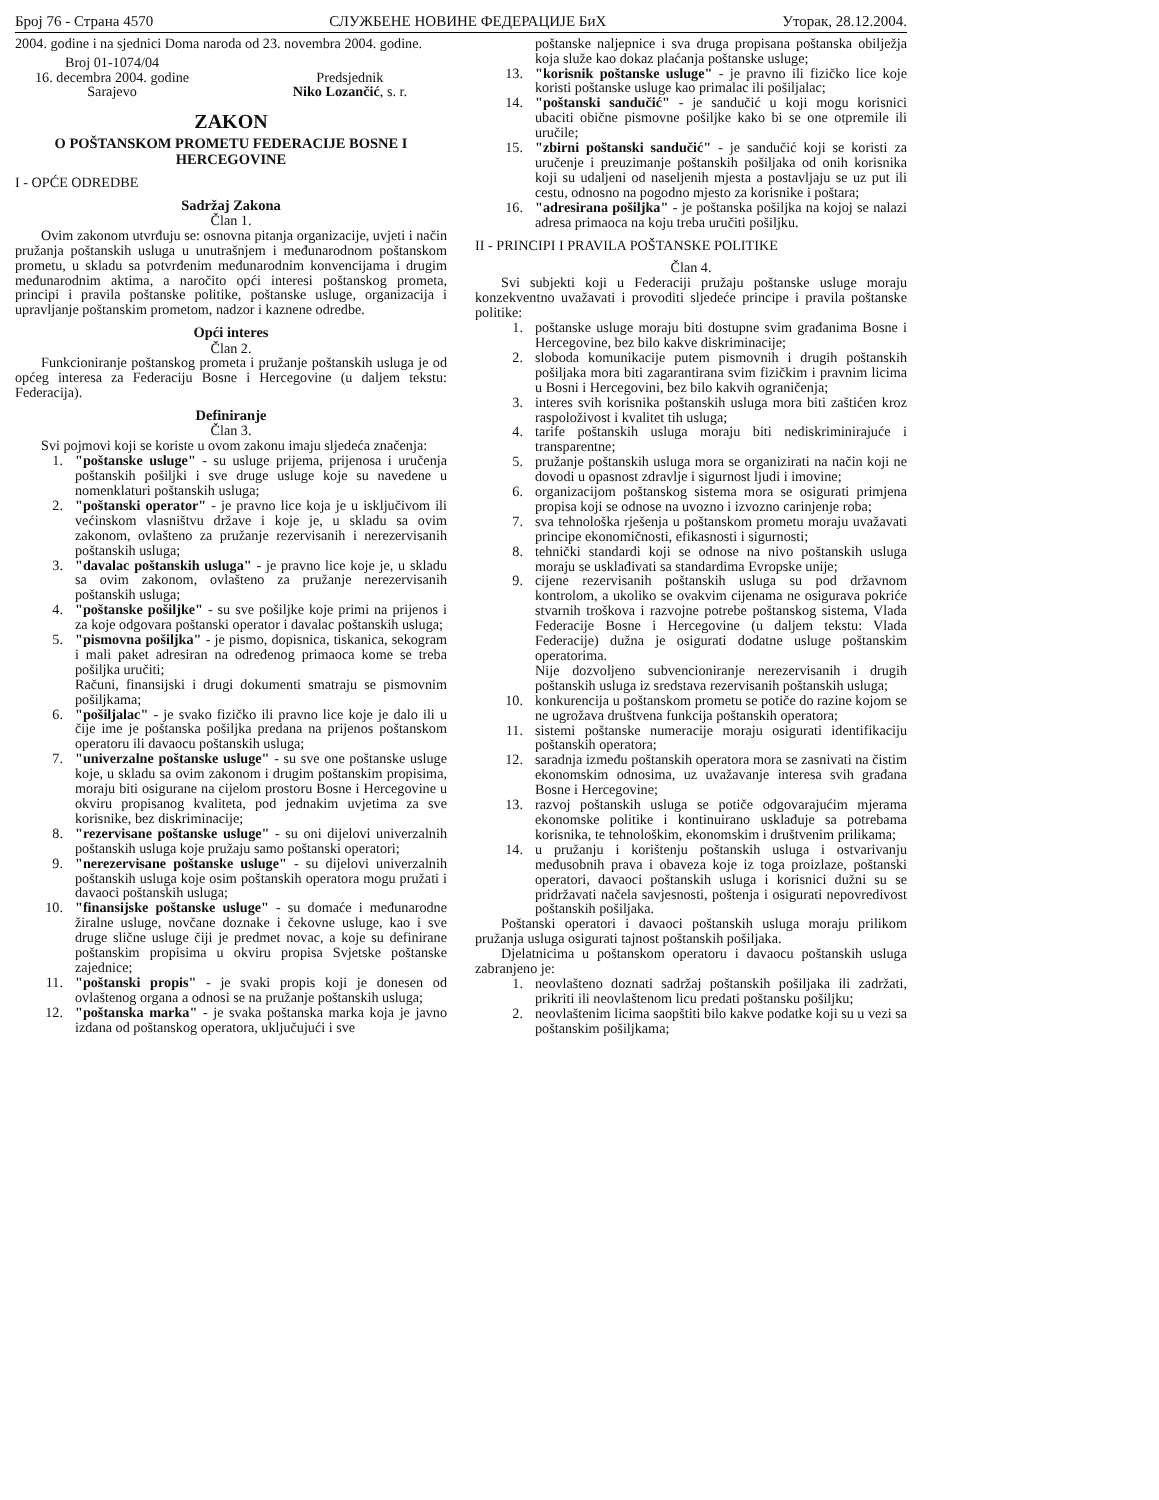Број 76 - Страна 4570 СЛУЖБЕНЕ НОВИНЕ ФЕДЕРАЦИЈЕ БиХ Уторак, 28.12.2004.
2004. godine i na sjednici Doma naroda od 23. novembra 2004. godine.
Broj 01-1074/04
16. decembra 2004. godine
Sarajevo
Predsjednik
Niko Lozančić, s. r.
ZAKON
O POŠTANSKOM PROMETU FEDERACIJE BOSNE I HERCEGOVINE
I - OPĆE ODREDBE
Sadržaj Zakona
Član 1.
Ovim zakonom utvrđuju se: osnovna pitanja organizacije, uvjeti i način pružanja poštanskih usluga u unutrašnjem i međunarodnom poštanskom prometu, u skladu sa potvrđenim međunarodnim konvencijama i drugim međunarodnim aktima, a naročito opći interesi poštanskog prometa, principi i pravila poštanske politike, poštanske usluge, organizacija i upravljanje poštanskim prometom, nadzor i kaznene odredbe.
Opći interes
Član 2.
Funkcioniranje poštanskog prometa i pružanje poštanskih usluga je od općeg interesa za Federaciju Bosne i Hercegovine (u daljem tekstu: Federacija).
Definiranje
Član 3.
Svi pojmovi koji se koriste u ovom zakonu imaju sljedeća značenja:
1. "poštanske usluge" - su usluge prijema, prijenosa i uručenja poštanskih pošiljki i sve druge usluge koje su navedene u nomenklaturi poštanskih usluga;
2. "poštanski operator" - je pravno lice koja je u isključivom ili većinskom vlasništvu države i koje je, u skladu sa ovim zakonom, ovlašteno za pružanje rezervisanih i nerezervisanih poštanskih usluga;
3. "davalac poštanskih usluga" - je pravno lice koje je, u skladu sa ovim zakonom, ovlašteno za pružanje nerezervisanih poštanskih usluga;
4. "poštanske pošiljke" - su sve pošiljke koje primi na prijenos i za koje odgovara poštanski operator i davalac poštanskih usluga;
5. "pismovna pošiljka" - je pismo, dopisnica, tiskanica, sekogram i mali paket adresiran na određenog primaoca kome se treba pošiljka uručiti;
Računi, finansijski i drugi dokumenti smatraju se pismovnim pošiljkama;
6. "pošiljalac" - je svako fizičko ili pravno lice koje je dalo ili u čije ime je poštanska pošiljka predana na prijenos poštanskom operatoru ili davaocu poštanskih usluga;
7. "univerzalne poštanske usluge" - su sve one poštanske usluge koje, u skladu sa ovim zakonom i drugim poštanskim propisima, moraju biti osigurane na cijelom prostoru Bosne i Hercegovine u okviru propisanog kvaliteta, pod jednakim uvjetima za sve korisnike, bez diskriminacije;
8. "rezervisane poštanske usluge" - su oni dijelovi univerzalnih poštanskih usluga koje pružaju samo poštanski operatori;
9. "nerezervisane poštanske usluge" - su dijelovi univerzalnih poštanskih usluga koje osim poštanskih operatora mogu pružati i davaoci poštanskih usluga;
10. "finansijske poštanske usluge" - su domaće i međunarodne žiralne usluge, novčane doznake i čekovne usluge, kao i sve druge slične usluge čiji je predmet novac, a koje su definirane poštanskim propisima u okviru propisa Svjetske poštanske zajednice;
11. "poštanski propis" - je svaki propis koji je donesen od ovlaštenog organa a odnosi se na pružanje poštanskih usluga;
12. "poštanska marka" - je svaka poštanska marka koja je javno izdana od poštanskog operatora, uključujući i sve
poštanske naljepnice i sva druga propisana poštanska obilježja koja služe kao dokaz plaćanja poštanske usluge;
13. "korisnik poštanske usluge" - je pravno ili fizičko lice koje koristi poštanske usluge kao primalac ili pošiljalac;
14. "poštanski sandučić" - je sandučić u koji mogu korisnici ubaciti obične pismovne pošiljke kako bi se one otpremile ili uručile;
15. "zbirni poštanski sandučić" - je sandučić koji se koristi za uručenje i preuzimanje poštanskih pošiljaka od onih korisnika koji su udaljeni od naseljenih mjesta a postavljaju se uz put ili cestu, odnosno na pogodno mjesto za korisnike i poštara;
16. "adresirana pošiljka" - je poštanska pošiljka na kojoj se nalazi adresa primaoca na koju treba uručiti pošiljku.
II - PRINCIPI I PRAVILA POŠTANSKE POLITIKE
Član 4.
Svi subjekti koji u Federaciji pružaju poštanske usluge moraju konzekventno uvažavati i provoditi sljedeće principe i pravila poštanske politike:
1. poštanske usluge moraju biti dostupne svim građanima Bosne i Hercegovine, bez bilo kakve diskriminacije;
2. sloboda komunikacije putem pismovnih i drugih poštanskih pošiljaka mora biti zagarantirana svim fizičkim i pravnim licima u Bosni i Hercegovini, bez bilo kakvih ograničenja;
3. interes svih korisnika poštanskih usluga mora biti zaštićen kroz raspoloživost i kvalitet tih usluga;
4. tarife poštanskih usluga moraju biti nediskriminirajuće i transparentne;
5. pružanje poštanskih usluga mora se organizirati na način koji ne dovodi u opasnost zdravlje i sigurnost ljudi i imovine;
6. organizacijom poštanskog sistema mora se osigurati primjena propisa koji se odnose na uvozno i izvozno carinjenje roba;
7. sva tehnološka rješenja u poštanskom prometu moraju uvažavati principe ekonomičnosti, efikasnosti i sigurnosti;
8. tehnički standardi koji se odnose na nivo poštanskih usluga moraju se usklađivati sa standardima Evropske unije;
9. cijene rezervisanih poštanskih usluga su pod državnom kontrolom, a ukoliko se ovakvim cijenama ne osigurava pokriće stvarnih troškova i razvojne potrebe poštanskog sistema, Vlada Federacije Bosne i Hercegovine (u daljem tekstu: Vlada Federacije) dužna je osigurati dodatne usluge poštanskim operatorima.
Nije dozvoljeno subvencioniranje nerezervisanih i drugih poštanskih usluga iz sredstava rezervisanih poštanskih usluga;
10. konkurencija u poštanskom prometu se potiče do razine kojom se ne ugrožava društvena funkcija poštanskih operatora;
11. sistemi poštanske numeracije moraju osigurati identifikaciju poštanskih operatora;
12. saradnja između poštanskih operatora mora se zasnivati na čistim ekonomskim odnosima, uz uvažavanje interesa svih građana Bosne i Hercegovine;
13. razvoj poštanskih usluga se potiče odgovarajućim mjerama ekonomske politike i kontinuirano usklađuje sa potrebama korisnika, te tehnološkim, ekonomskim i društvenim prilikama;
14. u pružanju i korištenju poštanskih usluga i ostvarivanju međusobnih prava i obaveza koje iz toga proizlaze, poštanski operatori, davaoci poštanskih usluga i korisnici dužni su se pridržavati načela savjesnosti, poštenja i osigurati nepovredivost poštanskih pošiljaka.
Poštanski operatori i davaoci poštanskih usluga moraju prilikom pružanja usluga osigurati tajnost poštanskih pošiljaka.
Djelatnicima u poštanskom operatoru i davaocu poštanskih usluga zabranjeno je:
1. neovlašteno doznati sadržaj poštanskih pošiljaka ili zadržati, prikriti ili neovlaštenom licu predati poštansku pošiljku;
2. neovlaštenim licima saopštiti bilo kakve podatke koji su u vezi sa poštanskim pošiljkama;